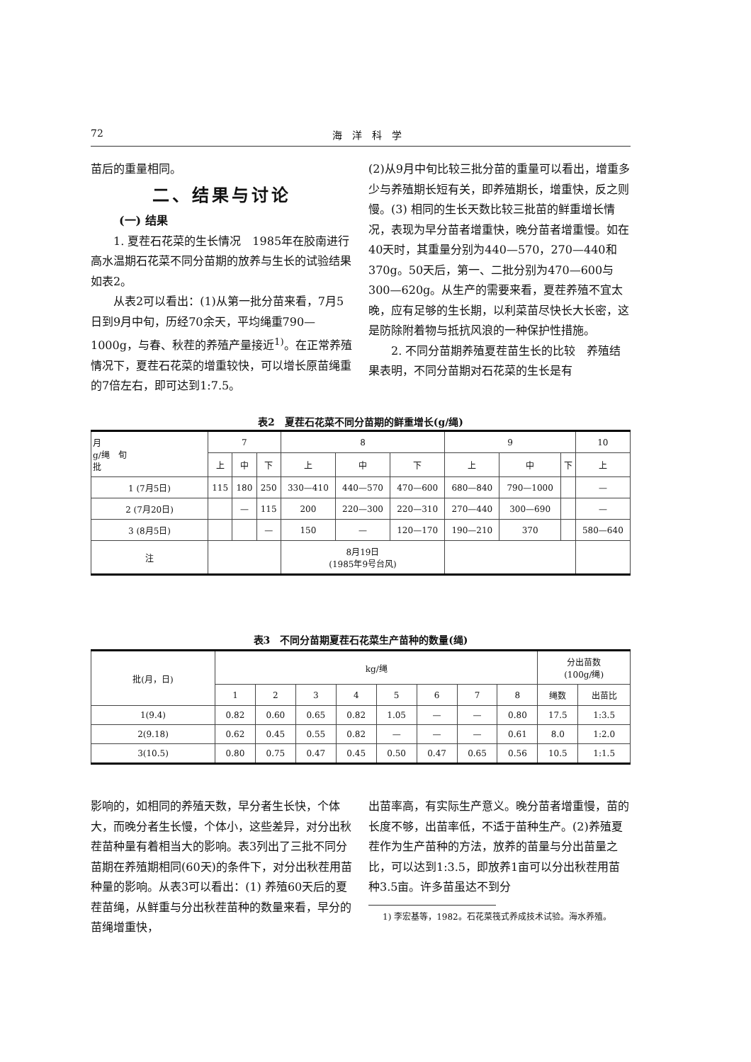72 海　洋　科　学
苗后的重量相同。
二、结果与讨论
(一) 结果
1. 夏茬石花菜的生长情况　1985年在胶南进行高水温期石花菜不同分苗期的放养与生长的试验结果如表2。
从表2可以看出：(1)从第一批分苗来看，7月5日到9月中旬，历经70余天，平均绳重790—1000g，与春、秋茬的养殖产量接近<sup>1)</sup>。在正常养殖情况下，夏茬石花菜的增重较快，可以增长原苗绳重的7倍左右，即可达到1:7.5。
(2)从9月中旬比较三批分苗的重量可以看出，增重多少与养殖期长短有关，即养殖期长，增重快，反之则慢。(3) 相同的生长天数比较三批苗的鲜重增长情况，表现为早分苗者增重快，晚分苗者增重慢。如在40天时，其重量分别为440—570，270—440和370g。50天后，第一、二批分别为470—600与300—620g。从生产的需要来看，夏茬养殖不宜太晚，应有足够的生长期，以利菜苗尽快长大长密，这是防除附着物与抵抗风浪的一种保护性措施。
2. 不同分苗期养殖夏茬苗生长的比较　养殖结果表明，不同分苗期对石花菜的生长是有
表2　夏茬石花菜不同分苗期的鲜重增长(g/绳)
| 月 g/绳 旬 批 | 7 | | | 8 | | | 9 | | | 10 |
| --- | --- | --- | --- | --- | --- | --- | --- | --- | --- | --- |
| | 上 | 中 | 下 | 上 | 中 | 下 | 上 | 中 | 下 | 上 |
| 1 (7月5日) | 115 | 180 | 250 | 330—410 | 440—570 | 470—600 | 680—840 | 790—1000 | | — |
| 2 (7月20日) | | — | 115 | 200 | 220—300 | 220—310 | 270—440 | 300—690 | | — |
| 3 (8月5日) | | | — | 150 | — | 120—170 | 190—210 | 370 | | 580—640 |
| 注 | | | | 8月19日 (1985年9号台风) | | | | | | |
表3　不同分苗期夏茬石花菜生产苗种的数量(绳)
| 批(月，日) | kg/绳 | | | | | | | | 分出苗数 (100g/绳) | |
| --- | --- | --- | --- | --- | --- | --- | --- | --- | --- | --- |
| | 1 | 2 | 3 | 4 | 5 | 6 | 7 | 8 | 绳数 | 出苗比 |
| 1(9.4) | 0.82 | 0.60 | 0.65 | 0.82 | 1.05 | — | — | 0.80 | 17.5 | 1:3.5 |
| 2(9.18) | 0.62 | 0.45 | 0.55 | 0.82 | — | — | — | 0.61 | 8.0 | 1:2.0 |
| 3(10.5) | 0.80 | 0.75 | 0.47 | 0.45 | 0.50 | 0.47 | 0.65 | 0.56 | 10.5 | 1:1.5 |
影响的，如相同的养殖天数，早分者生长快，个体大，而晚分者生长慢，个体小，这些差异，对分出秋茬苗种量有着相当大的影响。表3列出了三批不同分苗期在养殖期相同(60天)的条件下，对分出秋茬用苗种量的影响。从表3可以看出：(1) 养殖60天后的夏茬苗绳，从鲜重与分出秋茬苗种的数量来看，早分的苗绳增重快，
出苗率高，有实际生产意义。晚分苗者增重慢，苗的长度不够，出苗率低，不适于苗种生产。(2)养殖夏茬作为生产苗种的方法，放养的苗量与分出苗量之比，可以达到1:3.5，即放养1亩可以分出秋茬用苗种3.5亩。许多苗虽达不到分
1) 李宏基等，1982。石花菜筏式养成技术试验。海水养殖。